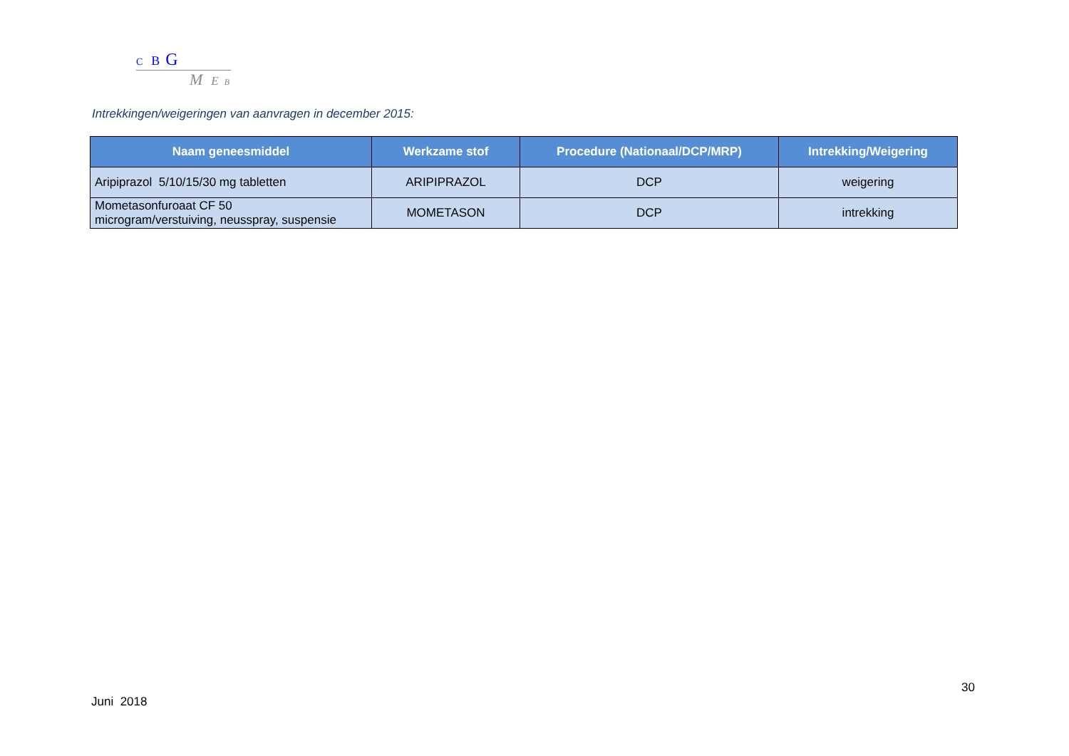C B G
M E B
Intrekkingen/weigeringen van aanvragen in december 2015:
| Naam geneesmiddel | Werkzame stof | Procedure (Nationaal/DCP/MRP) | Intrekking/Weigering |
| --- | --- | --- | --- |
| Aripiprazol 5/10/15/30 mg tabletten | ARIPIPRAZOL | DCP | weigering |
| Mometasonfuroaat CF 50 microgram/verstuiving, neusspray, suspensie | MOMETASON | DCP | intrekking |
30
Juni 2018